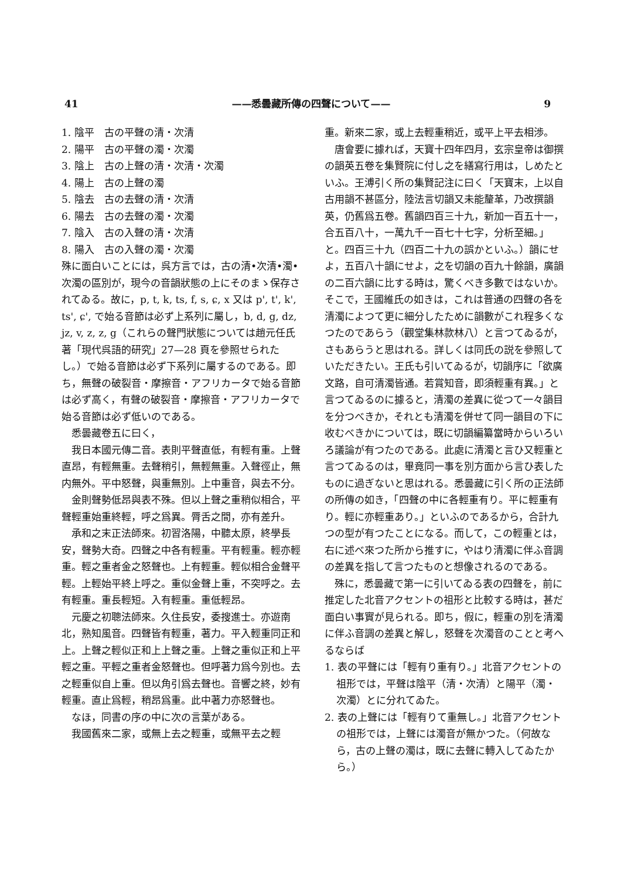41 ——悉曇藏所傳の四聲について—— 9
1. 陰平　古の平聲の清・次清
2. 陽平　古の平聲の濁・次濁
3. 陰上　古の上聲の清・次清・次濁
4. 陽上　古の上聲の濁
5. 陰去　古の去聲の清・次清
6. 陽去　古の去聲の濁・次濁
7. 陰入　古の入聲の清・次清
8. 陽入　古の入聲の濁・次濁
殊に面白いことには，呉方言では，古の清•次清•濁•次濁の區別が，現今の音韻狀態の上にそのまゝ保存されてゐる。故に，p, t, k, ts, f, s, ɕ, x 又は p', t', k', ts', ɕ', で始る音節は必ず上系列に屬し，b, d, g, dz, jz, v, z, z, g（これらの聲門狀態については趙元任氏著「現代呉語的研究」27—28 頁を參照せられたし。）で始る音節は必ず下系列に屬するのである。即ち，無聲の破裂音・摩擦音・アフリカータで始る音節は必ず高く，有聲の破裂音・摩擦音・アフリカータで始る音節は必ず低いのである。
悉曇藏卷五に曰く，
我日本國元傳二音。表則平聲直低，有輕有重。上聲直昂，有輕無重。去聲稍引，無輕無重。入聲徑止，無内無外。平中怒聲，與重無別。上中重音，與去不分。
金則聲勢低昂與表不殊。但以上聲之重稍似相合，平聲輕重始重終輕，呼之爲異。脣舌之間，亦有差升。
承和之末正法師來。初習洛陽，中聽太原，終學長安，聲勢大奇。四聲之中各有輕重。平有輕重。輕亦輕重。輕之重者金之怒聲也。上有輕重。輕似相合金聲平輕。上輕始平終上呼之。重似金聲上重，不突呼之。去有輕重。重長輕短。入有輕重。重低輕昂。
元慶之初聰法師來。久住長安，委搜進士。亦遊南北，熟知風音。四聲皆有輕重，著力。平入輕重同正和上。上聲之輕似正和上上聲之重。上聲之重似正和上平輕之重。平輕之重者金怒聲也。但呼著力爲今別也。去之輕重似自上重。但以角引爲去聲也。音響之終，妙有輕重。直止爲輕，稍昂爲重。此中著力亦怒聲也。
なほ，同書の序の中に次の言葉がある。
我國舊來二家，或無上去之輕重，或無平去之輕
重。新來二家，或上去輕重稍近，或平上平去相渉。
唐會要に據れば，天寶十四年四月，玄宗皇帝は御撰の韻英五卷を集賢院に付し之を繕寫行用は，しめたといふ。王溥引く所の集賢記注に曰く「天寶末，上以自古用韻不甚區分，陸法言切韻又未能釐革，乃改撰韻英，仍舊爲五卷。舊韻四百三十九，新加一百五十一，合五百八十，一萬九千一百七十七字，分析至細。」と。四百三十九（四百二十九の誤かといふ。）韻にせよ，五百八十韻にせよ，之を切韻の百九十餘韻，廣韻の二百六韻に比する時は，驚くべき多數ではないか。そこで，王國維氏の如きは，これは普通の四聲の各を清濁によつて更に細分したために韻數がこれ程多くなつたのであらう（觀堂集林款林八）と言つてゐるが，さもあらうと思はれる。詳しくは同氏の説を參照していただきたい。王氏も引いてゐるが，切韻序に「欲廣文路，自可清濁皆通。若賞知音，即須輕重有異。」と言つてゐるのに據ると，清濁の差異に從つて一々韻目を分つべきか，それとも清濁を併せて同一韻目の下に收むべきかについては，既に切韻編纂當時からいろいろ議論が有つたのである。此處に清濁と言ひ又輕重と言つてゐるのは，畢竟同一事を別方面から言ひ表したものに過ぎないと思はれる。悉曇藏に引く所の正法師の所傳の如き，「四聲の中に各輕重有り。平に輕重有り。輕に亦輕重あり。」といふのであるから，合計九つの型が有つたことになる。而して，この輕重とは，右に述べ來つた所から推すに，やはり清濁に伴ふ音調の差異を指して言つたものと想像されるのである。
殊に，悉曇藏で第一に引いてゐる表の四聲を，前に推定した北音アクセントの祖形と比較する時は，甚だ面白い事實が見られる。即ち，假に，輕重の別を清濁に伴ふ音調の差異と解し，怒聲を次濁音のことと考へるならば
1. 表の平聲には「輕有り重有り。」北音アクセントの祖形では，平聲は陰平（清・次清）と陽平（濁・次濁）とに分れてゐた。
2. 表の上聲には「輕有りて重無し。」北音アクセントの祖形では，上聲には濁音が無かつた。（何故なら，古の上聲の濁は，既に去聲に轉入してゐたから。）